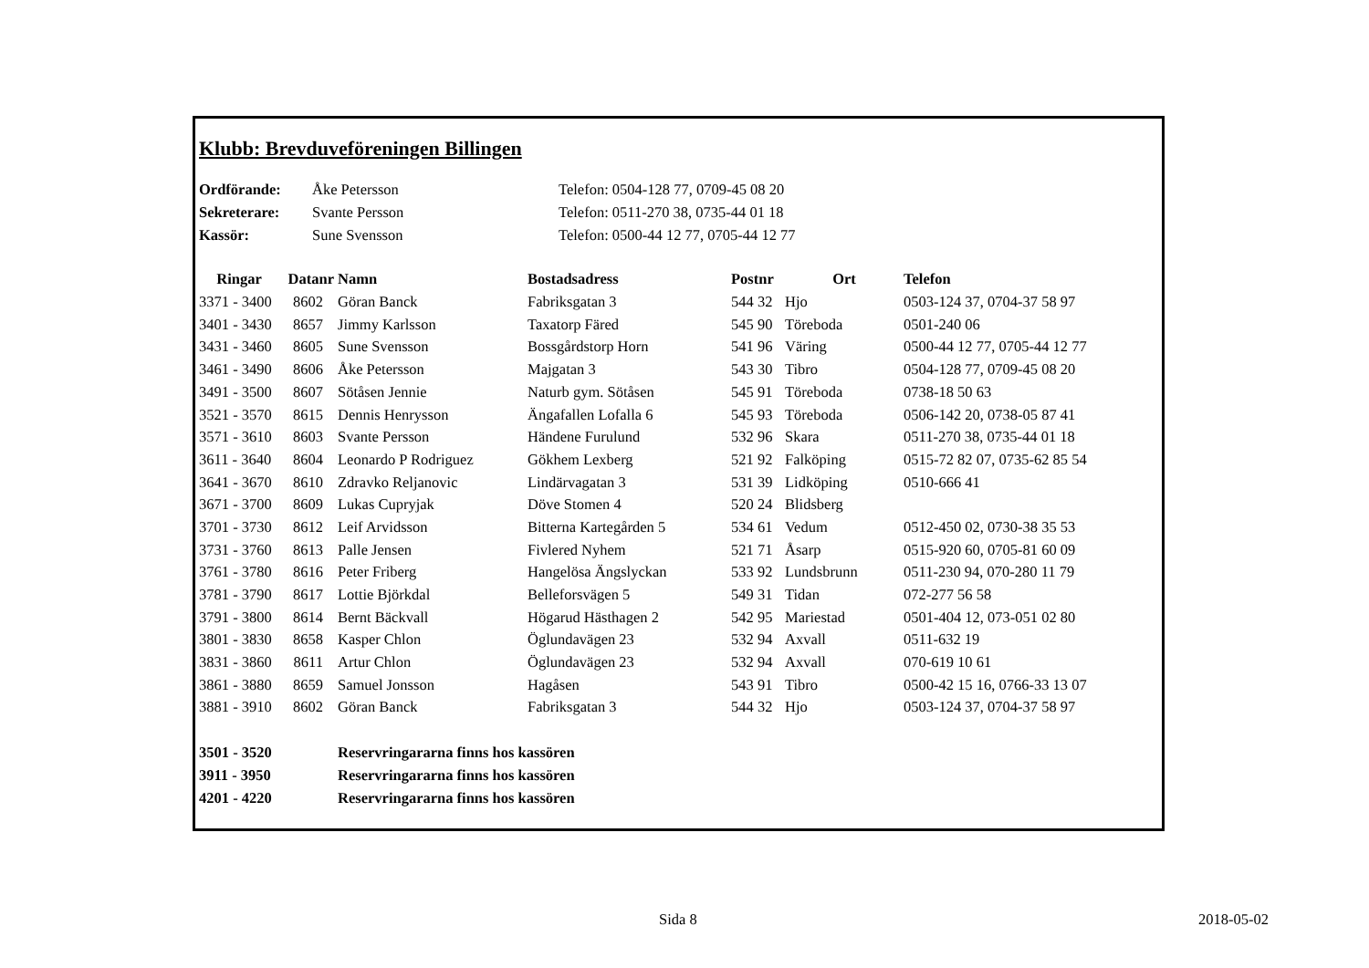Klubb: Brevduveföreningen Billingen
| Ordförande: | Åke Petersson | Telefon: 0504-128 77, 0709-45 08 20 |
| Sekreterare: | Svante Persson | Telefon: 0511-270 38, 0735-44 01 18 |
| Kassör: | Sune Svensson | Telefon: 0500-44 12 77, 0705-44 12 77 |
| Ringar | Datanr | Namn | Bostadsadress | Postnr | Ort | Telefon |
| --- | --- | --- | --- | --- | --- | --- |
| 3371 - 3400 | 8602 | Göran Banck | Fabriksgatan 3 | 544 32 | Hjo | 0503-124 37, 0704-37 58 97 |
| 3401 - 3430 | 8657 | Jimmy Karlsson | Taxatorp Färed | 545 90 | Töreboda | 0501-240 06 |
| 3431 - 3460 | 8605 | Sune Svensson | Bossgårdstorp Horn | 541 96 | Väring | 0500-44 12 77, 0705-44 12 77 |
| 3461 - 3490 | 8606 | Åke Petersson | Majgatan 3 | 543 30 | Tibro | 0504-128 77, 0709-45 08 20 |
| 3491 - 3500 | 8607 | Sötåsen Jennie | Naturb gym. Sötåsen | 545 91 | Töreboda | 0738-18 50 63 |
| 3521 - 3570 | 8615 | Dennis Henrysson | Ängafallen Lofalla 6 | 545 93 | Töreboda | 0506-142 20, 0738-05 87 41 |
| 3571 - 3610 | 8603 | Svante Persson | Händene Furulund | 532 96 | Skara | 0511-270 38, 0735-44 01 18 |
| 3611 - 3640 | 8604 | Leonardo P Rodriguez | Gökhem Lexberg | 521 92 | Falköping | 0515-72 82 07, 0735-62 85 54 |
| 3641 - 3670 | 8610 | Zdravko Reljanovic | Lindärvagatan 3 | 531 39 | Lidköping | 0510-666 41 |
| 3671 - 3700 | 8609 | Lukas Cupryjak | Döve Stomen 4 | 520 24 | Blidsberg | |
| 3701 - 3730 | 8612 | Leif Arvidsson | Bitterna Kartegården 5 | 534 61 | Vedum | 0512-450 02, 0730-38 35 53 |
| 3731 - 3760 | 8613 | Palle Jensen | Fivlered Nyhem | 521 71 | Åsarp | 0515-920 60, 0705-81 60 09 |
| 3761 - 3780 | 8616 | Peter Friberg | Hangelösa Ängslyckan | 533 92 | Lundsbrunn | 0511-230 94, 070-280 11 79 |
| 3781 - 3790 | 8617 | Lottie Björkdal | Belleforsvägen 5 | 549 31 | Tidan | 072-277 56 58 |
| 3791 - 3800 | 8614 | Bernt Bäckvall | Högarud Hästhagen 2 | 542 95 | Mariestad | 0501-404 12, 073-051 02 80 |
| 3801 - 3830 | 8658 | Kasper Chlon | Öglundavägen 23 | 532 94 | Axvall | 0511-632 19 |
| 3831 - 3860 | 8611 | Artur Chlon | Öglundavägen 23 | 532 94 | Axvall | 070-619 10 61 |
| 3861 - 3880 | 8659 | Samuel Jonsson | Hagåsen | 543 91 | Tibro | 0500-42 15 16, 0766-33 13 07 |
| 3881 - 3910 | 8602 | Göran Banck | Fabriksgatan 3 | 544 32 | Hjo | 0503-124 37, 0704-37 58 97 |
| 3501 - 3520 | | Reservringararna finns hos kassören | | | | |
| 3911 - 3950 | | Reservringararna finns hos kassören | | | | |
| 4201 - 4220 | | Reservringararna finns hos kassören | | | | |
Sida 8 2018-05-02